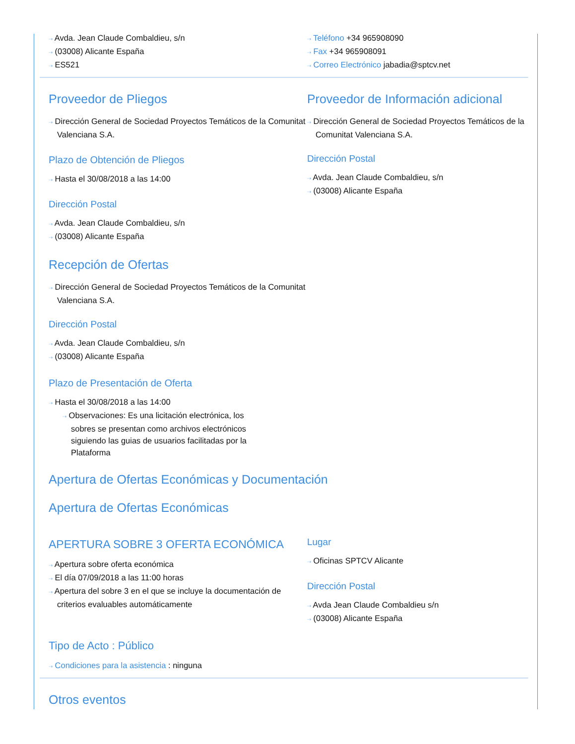⇢ Avda. Jean Claude Combaldieu, s/n
⇢ (03008) Alicante España
⇢ ES521
⇢ Teléfono +34 965908090
⇢ Fax +34 965908091
⇢ Correo Electrónico jabadia@sptcv.net
Proveedor de Pliegos
⇢ Dirección General de Sociedad Proyectos Temáticos de la Comunitat Valenciana S.A.
Plazo de Obtención de Pliegos
⇢ Hasta el 30/08/2018 a las 14:00
Dirección Postal
⇢ Avda. Jean Claude Combaldieu, s/n
⇢ (03008) Alicante España
Proveedor de Información adicional
⇢ Dirección General de Sociedad Proyectos Temáticos de la Comunitat Valenciana S.A.
Dirección Postal
⇢ Avda. Jean Claude Combaldieu, s/n
⇢ (03008) Alicante España
Recepción de Ofertas
⇢ Dirección General de Sociedad Proyectos Temáticos de la Comunitat Valenciana S.A.
Dirección Postal
⇢ Avda. Jean Claude Combaldieu, s/n
⇢ (03008) Alicante España
Plazo de Presentación de Oferta
⇢ Hasta el 30/08/2018 a las 14:00
⇢ Observaciones: Es una licitación electrónica, los sobres se presentan como archivos electrónicos siguiendo las guias de usuarios facilitadas por la Plataforma
Apertura de Ofertas Económicas y Documentación
Apertura de Ofertas Económicas
APERTURA SOBRE 3 OFERTA ECONÓMICA
⇢ Apertura sobre oferta económica
⇢ El día 07/09/2018 a las 11:00 horas
⇢ Apertura del sobre 3 en el que se incluye la documentación de criterios evaluables automáticamente
Lugar
⇢ Oficinas SPTCV Alicante
Dirección Postal
⇢ Avda Jean Claude Combaldieu s/n
⇢ (03008) Alicante España
Tipo de Acto : Público
⇢ Condiciones para la asistencia : ninguna
Otros eventos